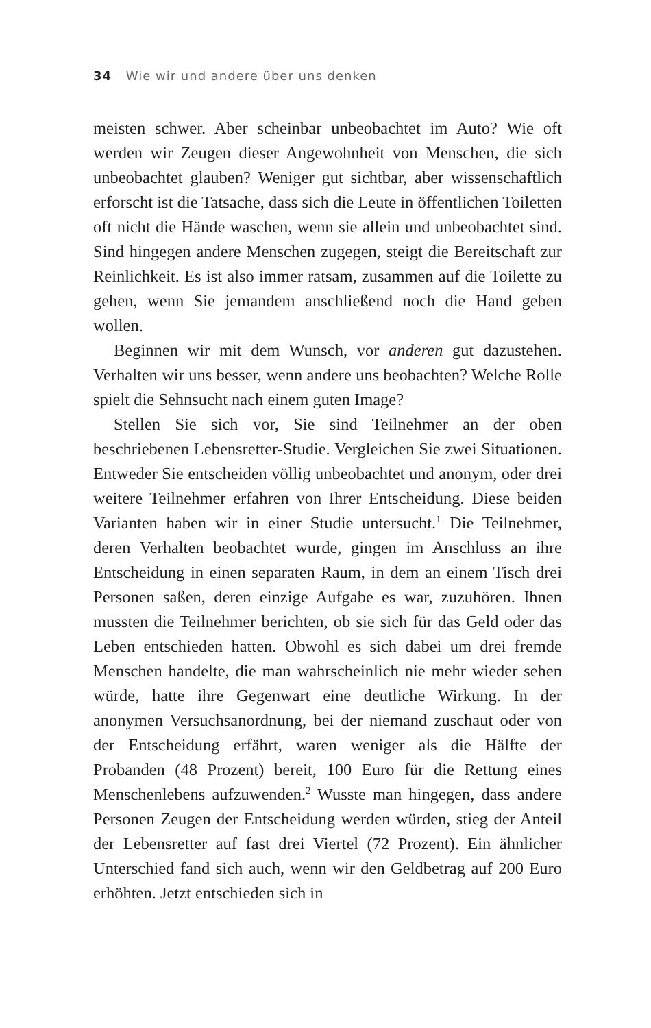34 Wie wir und andere über uns denken
meisten schwer. Aber scheinbar unbeobachtet im Auto? Wie oft werden wir Zeugen dieser Angewohnheit von Menschen, die sich unbeobachtet glauben? Weniger gut sichtbar, aber wissenschaftlich erforscht ist die Tatsache, dass sich die Leute in öffentlichen Toiletten oft nicht die Hände waschen, wenn sie allein und unbeobachtet sind. Sind hingegen andere Menschen zugegen, steigt die Bereitschaft zur Reinlichkeit. Es ist also immer ratsam, zusammen auf die Toilette zu gehen, wenn Sie jemandem anschließend noch die Hand geben wollen.
Beginnen wir mit dem Wunsch, vor anderen gut dazustehen. Verhalten wir uns besser, wenn andere uns beobachten? Welche Rolle spielt die Sehnsucht nach einem guten Image?
Stellen Sie sich vor, Sie sind Teilnehmer an der oben beschriebenen Lebensretter-Studie. Vergleichen Sie zwei Situationen. Entweder Sie entscheiden völlig unbeobachtet und anonym, oder drei weitere Teilnehmer erfahren von Ihrer Entscheidung. Diese beiden Varianten haben wir in einer Studie untersucht.<sup>1</sup> Die Teilnehmer, deren Verhalten beobachtet wurde, gingen im Anschluss an ihre Entscheidung in einen separaten Raum, in dem an einem Tisch drei Personen saßen, deren einzige Aufgabe es war, zuzuhören. Ihnen mussten die Teilnehmer berichten, ob sie sich für das Geld oder das Leben entschieden hatten. Obwohl es sich dabei um drei fremde Menschen handelte, die man wahrscheinlich nie mehr wieder sehen würde, hatte ihre Gegenwart eine deutliche Wirkung. In der anonymen Versuchsanordnung, bei der niemand zuschaut oder von der Entscheidung erfährt, waren weniger als die Hälfte der Probanden (48 Prozent) bereit, 100 Euro für die Rettung eines Menschenlebens aufzuwenden.<sup>2</sup> Wusste man hingegen, dass andere Personen Zeugen der Entscheidung werden würden, stieg der Anteil der Lebensretter auf fast drei Viertel (72 Prozent). Ein ähnlicher Unterschied fand sich auch, wenn wir den Geldbetrag auf 200 Euro erhöhten. Jetzt entschieden sich in